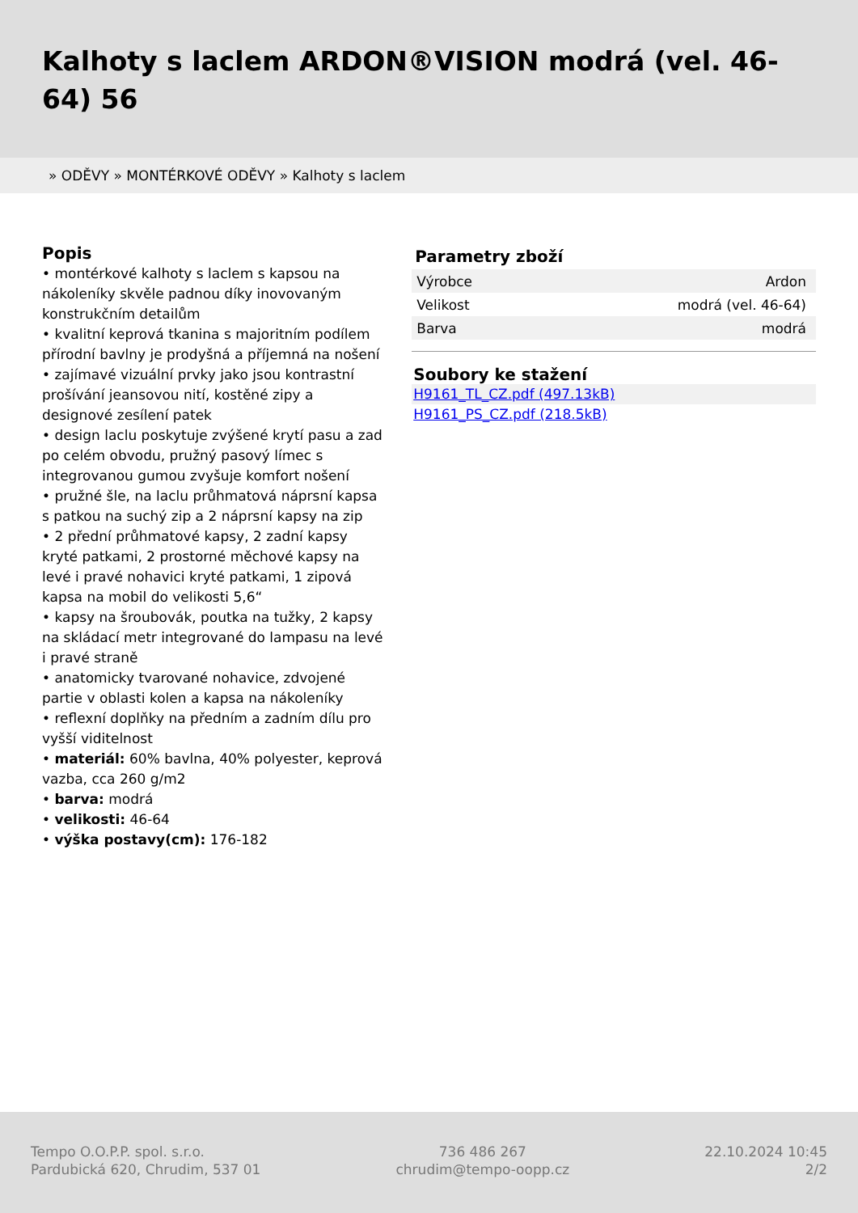Kalhoty s laclem ARDON®VISION modrá (vel. 46-64) 56
» ODĚVY » MONTÉRKOVÉ ODĚVY » Kalhoty s laclem
Popis
• montérkové kalhoty s laclem s kapsou na nákoleníky skvěle padnou díky inovovaným konstrukčním detailům
• kvalitní keprová tkanina s majoritním podílem přírodní bavlny je prodyšná a příjemná na nošení
• zajímavé vizuální prvky jako jsou kontrastní prošívání jeansovou nití, kostěné zipy a designové zesílení patek
• design laclu poskytuje zvýšené krytí pasu a zad po celém obvodu, pružný pasový límec s integrovanou gumou zvyšuje komfort nošení
• pružné šle, na laclu průhmatová náprsní kapsa s patkou na suchý zip a 2 náprsní kapsy na zip
• 2 přední průhmatové kapsy, 2 zadní kapsy kryté patkami, 2 prostorné měchové kapsy na levé i pravé nohavici kryté patkami, 1 zipová kapsa na mobil do velikosti 5,6“
• kapsy na šroubovák, poutka na tužky, 2 kapsy na skládací metr integrované do lampasu na levé i pravé straně
• anatomicky tvarované nohavice, zdvojené partie v oblasti kolen a kapsa na nákoleníky
• reflexní doplňky na předním a zadním dílu pro vyšší viditelnost
• materiál: 60% bavlna, 40% polyester, keprová vazba, cca 260 g/m2
• barva: modrá
• velikosti: 46-64
• výška postavy(cm): 176-182
Parametry zboží
| Výrobce | Ardon |
| Velikost | modrá (vel. 46-64) |
| Barva | modrá |
Soubory ke stažení
H9161_TL_CZ.pdf (497.13kB)
H9161_PS_CZ.pdf (218.5kB)
Tempo O.O.P.P. spol. s.r.o.
Pardubická 620, Chrudim, 537 01
736 486 267
chrudim@tempo-oopp.cz
22.10.2024 10:45
2/2